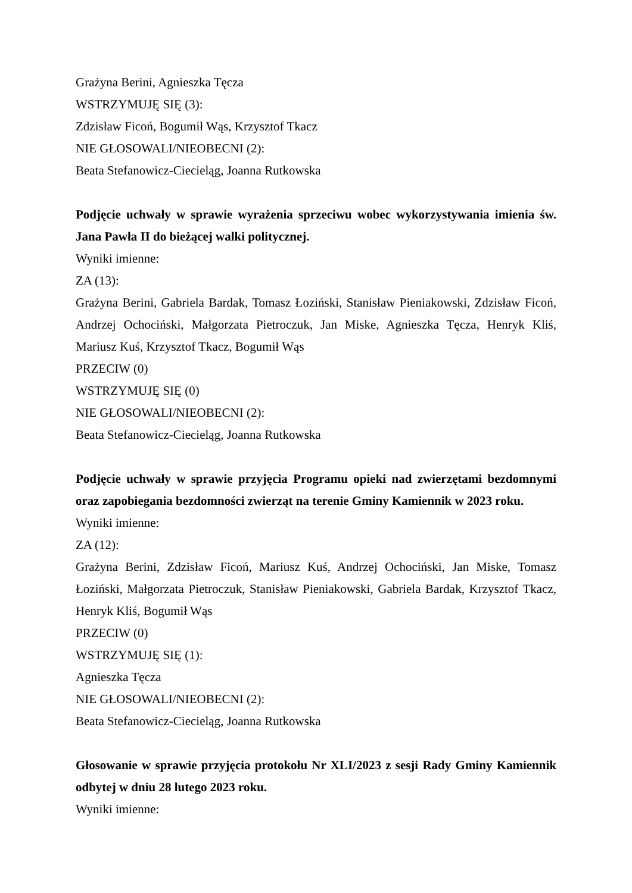Grażyna Berini, Agnieszka Tęcza
WSTRZYMUJĘ SIĘ (3):
Zdzisław Ficoń, Bogumił Wąs, Krzysztof Tkacz
NIE GŁOSOWALI/NIEOBECNI (2):
Beata Stefanowicz-Ciecieląg, Joanna Rutkowska
Podjęcie uchwały w sprawie wyrażenia sprzeciwu wobec wykorzystywania imienia św. Jana Pawła II do bieżącej walki politycznej.
Wyniki imienne:
ZA (13):
Grażyna Berini, Gabriela Bardak, Tomasz Łoziński, Stanisław Pieniakowski, Zdzisław Ficoń, Andrzej Ochociński, Małgorzata Pietroczuk, Jan Miske, Agnieszka Tęcza, Henryk Kliś, Mariusz Kuś, Krzysztof Tkacz, Bogumił Wąs
PRZECIW (0)
WSTRZYMUJĘ SIĘ (0)
NIE GŁOSOWALI/NIEOBECNI (2):
Beata Stefanowicz-Ciecieląg, Joanna Rutkowska
Podjęcie uchwały w sprawie przyjęcia Programu opieki nad zwierzętami bezdomnymi oraz zapobiegania bezdomności zwierząt na terenie Gminy Kamiennik w 2023 roku.
Wyniki imienne:
ZA (12):
Grażyna Berini, Zdzisław Ficoń, Mariusz Kuś, Andrzej Ochociński, Jan Miske, Tomasz Łoziński, Małgorzata Pietroczuk, Stanisław Pieniakowski, Gabriela Bardak, Krzysztof Tkacz, Henryk Kliś, Bogumił Wąs
PRZECIW (0)
WSTRZYMUJĘ SIĘ (1):
Agnieszka Tęcza
NIE GŁOSOWALI/NIEOBECNI (2):
Beata Stefanowicz-Ciecieląg, Joanna Rutkowska
Głosowanie w sprawie przyjęcia protokołu Nr XLI/2023 z sesji Rady Gminy Kamiennik odbytej w dniu 28 lutego 2023 roku.
Wyniki imienne: